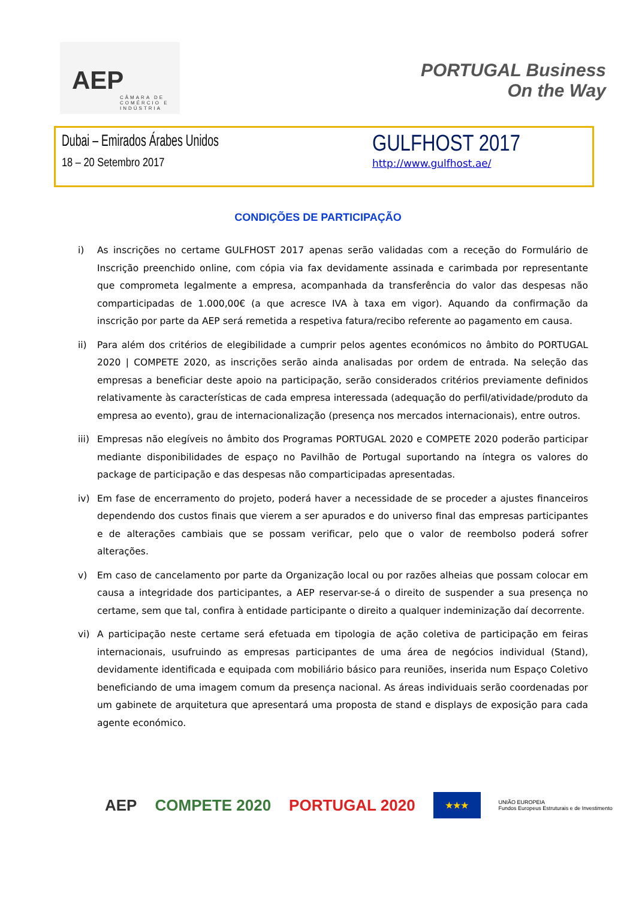AEP
CÂMARA DE COMÉRCIO E INDÚSTRIA
PORTUGAL Business
On the Way
Dubai – Emirados Árabes Unidos
18 – 20 Setembro 2017
GULFHOST 2017
http://www.gulfhost.ae/
CONDIÇÕES DE PARTICIPAÇÃO
i) As inscrições no certame GULFHOST 2017 apenas serão validadas com a receção do Formulário de Inscrição preenchido online, com cópia via fax devidamente assinada e carimbada por representante que comprometa legalmente a empresa, acompanhada da transferência do valor das despesas não comparticipadas de 1.000,00€ (a que acresce IVA à taxa em vigor). Aquando da confirmação da inscrição por parte da AEP será remetida a respetiva fatura/recibo referente ao pagamento em causa.
ii) Para além dos critérios de elegibilidade a cumprir pelos agentes económicos no âmbito do PORTUGAL 2020 | COMPETE 2020, as inscrições serão ainda analisadas por ordem de entrada. Na seleção das empresas a beneficiar deste apoio na participação, serão considerados critérios previamente definidos relativamente às características de cada empresa interessada (adequação do perfil/atividade/produto da empresa ao evento), grau de internacionalização (presença nos mercados internacionais), entre outros.
iii) Empresas não elegíveis no âmbito dos Programas PORTUGAL 2020 e COMPETE 2020 poderão participar mediante disponibilidades de espaço no Pavilhão de Portugal suportando na íntegra os valores do package de participação e das despesas não comparticipadas apresentadas.
iv) Em fase de encerramento do projeto, poderá haver a necessidade de se proceder a ajustes financeiros dependendo dos custos finais que vierem a ser apurados e do universo final das empresas participantes e de alterações cambiais que se possam verificar, pelo que o valor de reembolso poderá sofrer alterações.
v) Em caso de cancelamento por parte da Organização local ou por razões alheias que possam colocar em causa a integridade dos participantes, a AEP reservar-se-á o direito de suspender a sua presença no certame, sem que tal, confira à entidade participante o direito a qualquer indeminização daí decorrente.
vi) A participação neste certame será efetuada em tipologia de ação coletiva de participação em feiras internacionais, usufruindo as empresas participantes de uma área de negócios individual (Stand), devidamente identificada e equipada com mobiliário básico para reuniões, inserida num Espaço Coletivo beneficiando de uma imagem comum da presença nacional. As áreas individuais serão coordenadas por um gabinete de arquitetura que apresentará uma proposta de stand e displays de exposição para cada agente económico.
AEP COMPETE 2020 PORTUGAL 2020 ★★★ UNIÃO EUROPEIA
Fundos Europeus Estruturais e de Investimento